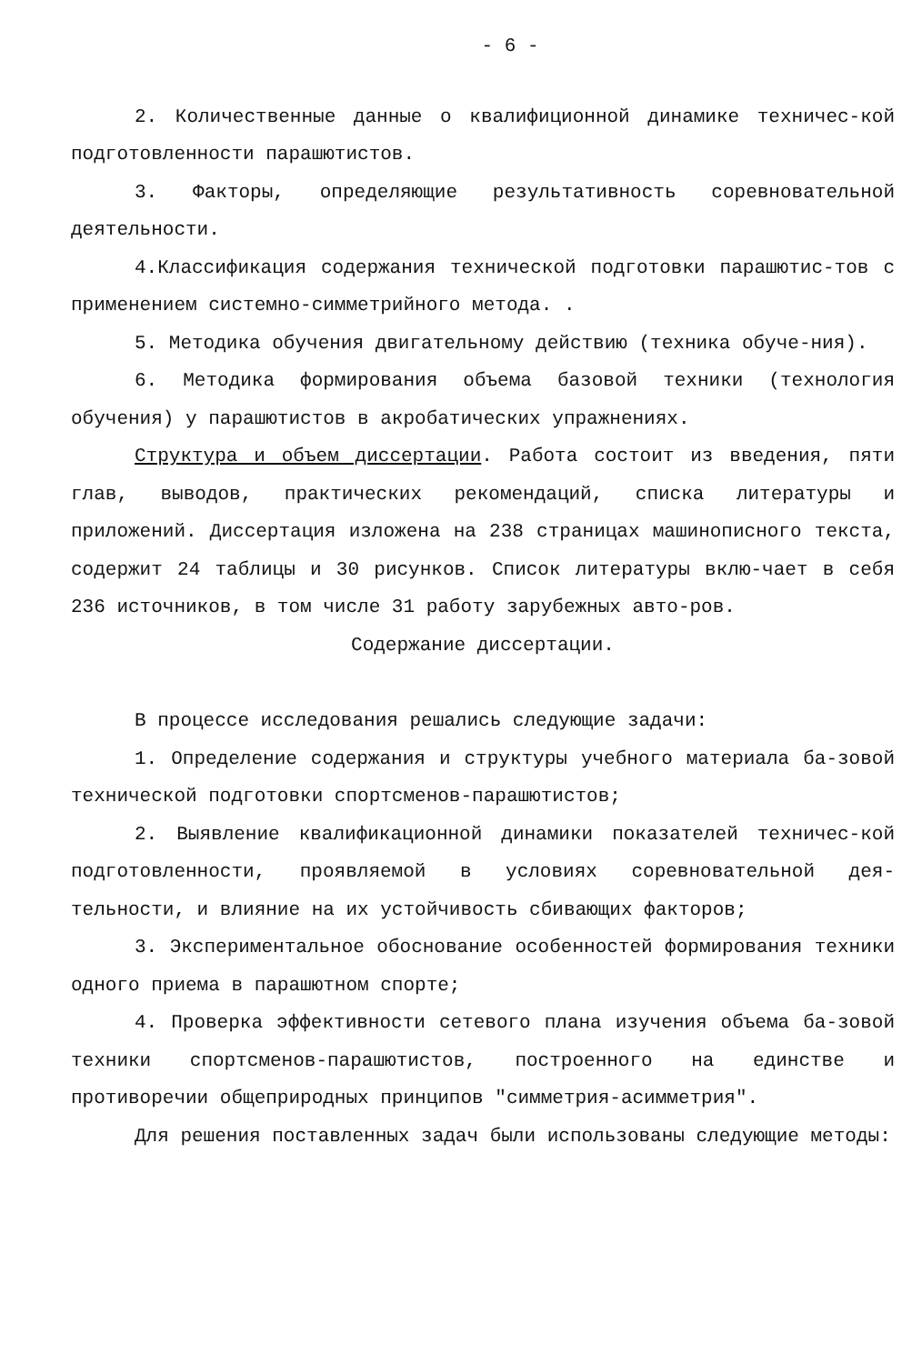- 6 -
2. Количественные данные о квалифиционной динамике техничес-кой подготовленности парашютистов.
3. Факторы, определяющие результативность соревновательной деятельности.
4.Классификация содержания технической подготовки парашютис-тов с применением системно-симметрийного метода. .
5. Методика обучения двигательному действию (техника обуче-ния).
6. Методика формирования объема базовой техники (технология обучения) у парашютистов в акробатических упражнениях.
Структура и объем диссертации. Работа состоит из введения, пяти глав, выводов, практических рекомендаций, списка литературы и приложений. Диссертация изложена на 238 страницах машинописного текста, содержит 24 таблицы и 30 рисунков. Список литературы вклю-чает в себя 236 источников, в том числе 31 работу зарубежных авто-ров.
Содержание диссертации.
В процессе исследования решались следующие задачи:
1. Определение содержания и структуры учебного материала ба-зовой технической подготовки спортсменов-парашютистов;
2. Выявление квалификационной динамики показателей техничес-кой подготовленности, проявляемой в условиях соревновательной дея-тельности, и влияние на их устойчивость сбивающих факторов;
3. Экспериментальное обоснование особенностей формирования техники одного приема в парашютном спорте;
4. Проверка эффективности сетевого плана изучения объема ба-зовой техники спортсменов-парашютистов, построенного на единстве и противоречии общеприродных принципов "симметрия-асимметрия".
Для решения поставленных задач были использованы следующие методы: